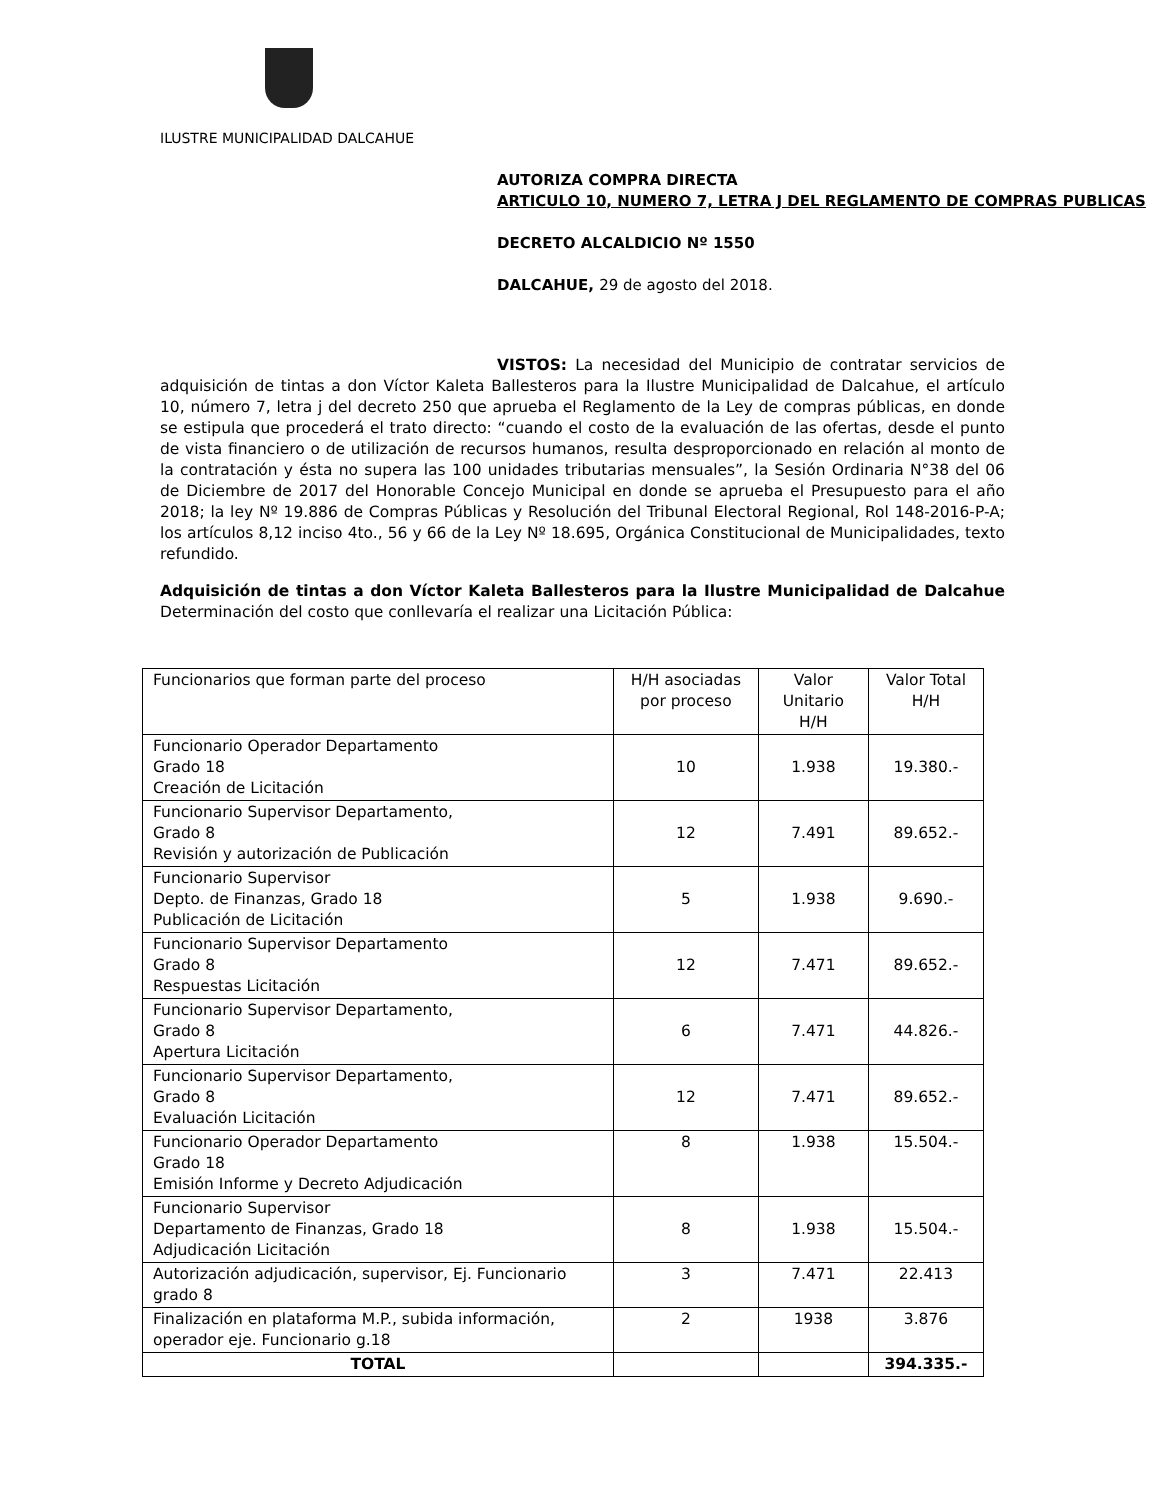ILUSTRE MUNICIPALIDAD DALCAHUE
AUTORIZA COMPRA DIRECTA
ARTICULO 10, NUMERO 7, LETRA J DEL REGLAMENTO DE COMPRAS PUBLICAS
DECRETO ALCALDICIO Nº 1550
DALCAHUE, 29 de agosto del 2018.
VISTOS: La necesidad del Municipio de contratar servicios de adquisición de tintas a don Víctor Kaleta Ballesteros para la Ilustre Municipalidad de Dalcahue, el artículo 10, número 7, letra j del decreto 250 que aprueba el Reglamento de la Ley de compras públicas, en donde se estipula que procederá el trato directo: “cuando el costo de la evaluación de las ofertas, desde el punto de vista financiero o de utilización de recursos humanos, resulta desproporcionado en relación al monto de la contratación y ésta no supera las 100 unidades tributarias mensuales”, la Sesión Ordinaria N°38 del 06 de Diciembre de 2017 del Honorable Concejo Municipal en donde se aprueba el Presupuesto para el año 2018; la ley Nº 19.886 de Compras Públicas y Resolución del Tribunal Electoral Regional, Rol 148-2016-P-A; los artículos 8,12 inciso 4to., 56 y 66 de la Ley Nº 18.695, Orgánica Constitucional de Municipalidades, texto refundido.
Adquisición de tintas a don Víctor Kaleta Ballesteros para la Ilustre Municipalidad de Dalcahue Determinación del costo que conllevaría el realizar una Licitación Pública:
| Funcionarios que forman parte del proceso | H/H asociadas por proceso | Valor Unitario H/H | Valor Total H/H |
| --- | --- | --- | --- |
| Funcionario Operador Departamento Grado 18 Creación de Licitación | 10 | 1.938 | 19.380.- |
| Funcionario Supervisor Departamento, Grado 8 Revisión y autorización de Publicación | 12 | 7.491 | 89.652.- |
| Funcionario Supervisor Depto. de Finanzas, Grado 18 Publicación de Licitación | 5 | 1.938 | 9.690.- |
| Funcionario Supervisor Departamento Grado 8 Respuestas Licitación | 12 | 7.471 | 89.652.- |
| Funcionario Supervisor Departamento, Grado 8 Apertura Licitación | 6 | 7.471 | 44.826.- |
| Funcionario Supervisor Departamento, Grado 8 Evaluación Licitación | 12 | 7.471 | 89.652.- |
| Funcionario Operador Departamento Grado 18 Emisión Informe y Decreto Adjudicación | 8 | 1.938 | 15.504.- |
| Funcionario Supervisor Departamento de Finanzas, Grado 18 Adjudicación Licitación | 8 | 1.938 | 15.504.- |
| Autorización adjudicación, supervisor, Ej. Funcionario grado 8 | 3 | 7.471 | 22.413 |
| Finalización en plataforma M.P., subida información, operador eje. Funcionario g.18 | 2 | 1938 | 3.876 |
| TOTAL | | | 394.335.- |